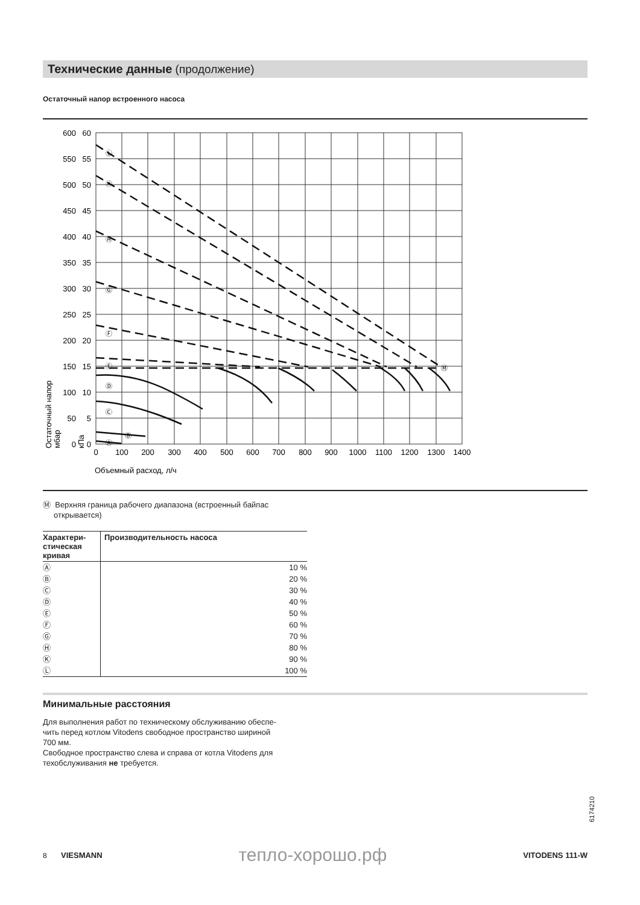Технические данные (продолжение)
Остаточный напор встроенного насоса
600
550
500
450
400
350
300
250
200
150
100
50
0
60
55
50
45
40
35
30
25
20
15
10
5
0
0
100
200
300
400
500
600
700
800
900
1000
1100
1200
1300
1400
Объемный расход, л/ч
Остаточный напор
мбар
кПа
Ⓛ
Ⓚ
Ⓗ
Ⓖ
Ⓕ
Ⓔ
Ⓓ
Ⓒ
Ⓑ
Ⓐ
Ⓜ
Ⓜ Верхняя граница рабочего диапазона (встроенный байпас
открывается)
| Характери- стическая кривая | Производительность насоса |
| --- | --- |
| Ⓐ | 10 % |
| Ⓑ | 20 % |
| Ⓒ | 30 % |
| Ⓓ | 40 % |
| Ⓔ | 50 % |
| Ⓕ | 60 % |
| Ⓖ | 70 % |
| Ⓗ | 80 % |
| Ⓚ | 90 % |
| Ⓛ | 100 % |
Минимальные расстояния
Для выполнения работ по техническому обслуживанию обеспе-
чить перед котлом Vitodens свободное пространство шириной
700 мм.
Свободное пространство слева и справа от котла Vitodens для
техобслуживания не требуется.
6174210
8 VIESMANN тепло-хорошо.рф VITODENS 111-W